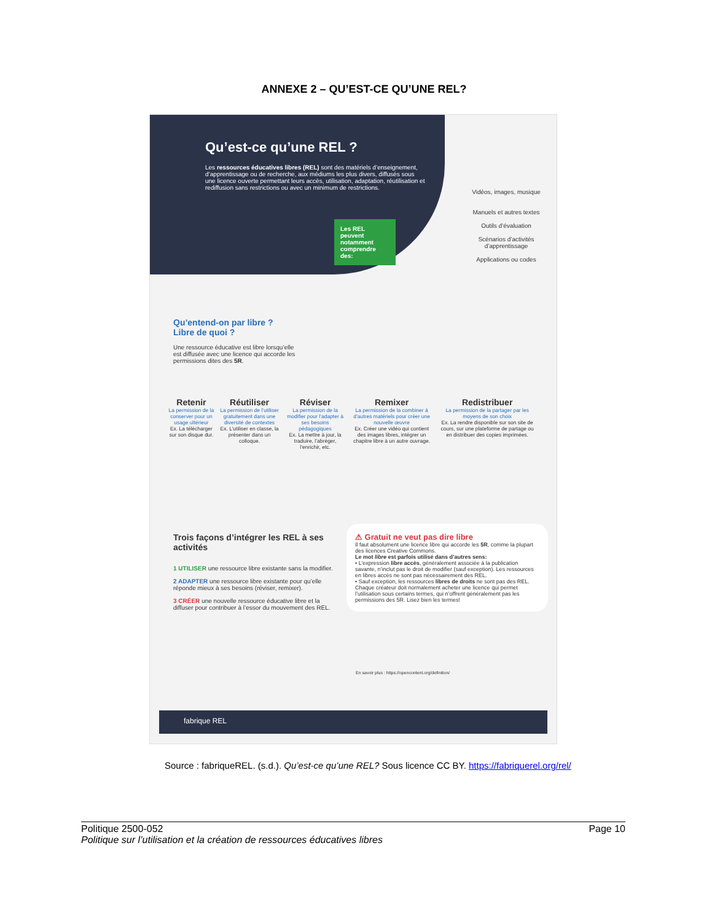ANNEXE 2 – QU’EST-CE QU’UNE REL?
Qu’est-ce qu’une REL ?
Les ressources éducatives libres (REL) sont des matériels d’enseignement, d’apprentissage ou de recherche, aux médiums les plus divers, diffusés sous une licence ouverte permettant leurs accès, utilisation, adaptation, réutilisation et rediffusion sans restrictions ou avec un minimum de restrictions.
Les REL peuvent notamment comprendre des:
Vidéos, images, musique
Manuels et autres textes
Outils d’évaluation
Scénarios d’activités d’apprentissage
Applications ou codes
Qu’entend-on par libre ? Libre de quoi ?
Une ressource éducative est libre lorsqu’elle est diffusée avec une licence qui accorde les permissions dites des 5R.
Retenir
La permission de la conserver pour un usage ultérieur
Ex. La télécharger sur son disque dur.
Réutiliser
La permission de l’utiliser gratuitement dans une diversité de contextes
Ex. L’utiliser en classe, la présenter dans un colloque.
Réviser
La permission de la modifier pour l’adapter à ses besoins pédagogiques
Ex. La mettre à jour, la traduire, l’abréger, l’enrichir, etc.
Remixer
La permission de la combiner à d’autres matériels pour créer une nouvelle œuvre
Ex. Créer une vidéo qui contient des images libres, intégrer un chapitre libre à un autre ouvrage.
Redistribuer
La permission de la partager par les moyens de son choix
Ex. La rendre disponible sur son site de cours, sur une plateforme de partage ou en distribuer des copies imprimées.
Trois façons d’intégrer les REL à ses activités
1 UTILISER une ressource libre existante sans la modifier.
2 ADAPTER une ressource libre existante pour qu’elle réponde mieux à ses besoins (réviser, remixer).
3 CRÉER une nouvelle ressource éducative libre et la diffuser pour contribuer à l’essor du mouvement des REL.
⚠ Gratuit ne veut pas dire libre
Il faut absolument une licence libre qui accorde les 5R, comme la plupart des licences Creative Commons.
Le mot libre est parfois utilisé dans d’autres sens:
• L’expression libre accès, généralement associée à la publication savante, n’inclut pas le droit de modifier (sauf exception). Les ressources en libres accès ne sont pas nécessairement des REL.
• Sauf exception, les ressources libres de droits ne sont pas des REL. Chaque créateur doit normalement acheter une licence qui permet l’utilisation sous certains termes, qui n’offrent généralement pas les permissions des 5R. Lisez bien les termes!
En savoir plus : https://opencontent.org/definition/
fabrique REL
Source : fabriqueREL. (s.d.). Qu’est-ce qu’une REL? Sous licence CC BY. https://fabriquerel.org/rel/
Politique 2500-052
Politique sur l’utilisation et la création de ressources éducatives libres
Page 10